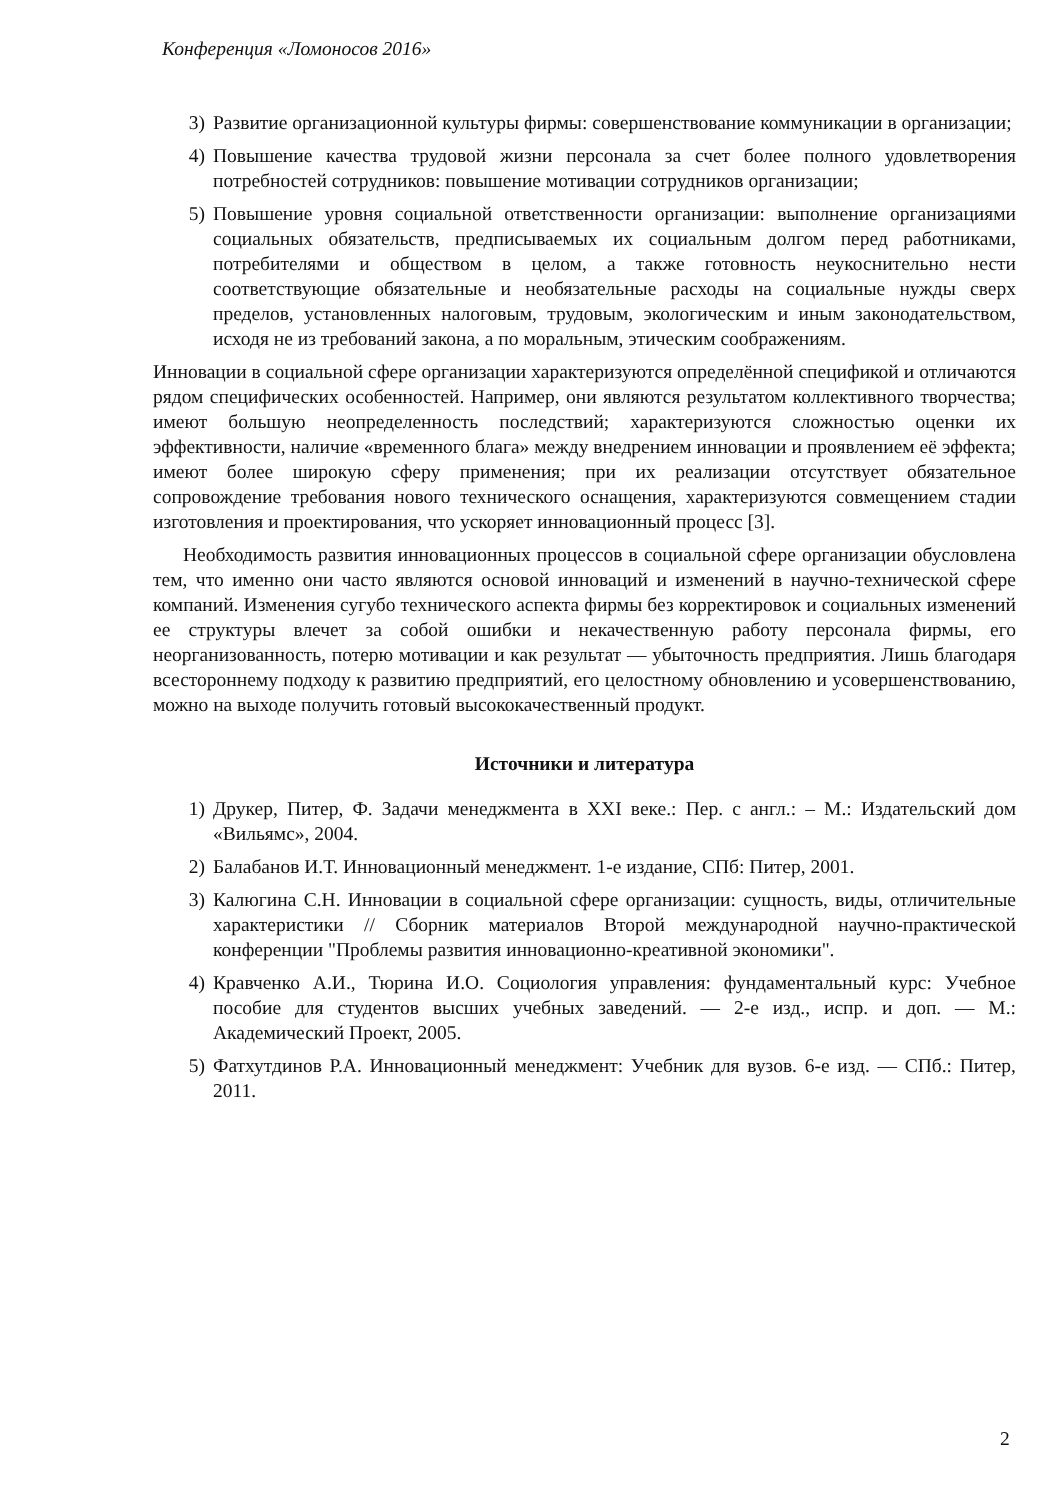Конференция «Ломоносов 2016»
3) Развитие организационной культуры фирмы: совершенствование коммуникации в организации;
4) Повышение качества трудовой жизни персонала за счет более полного удовлетворения потребностей сотрудников: повышение мотивации сотрудников организации;
5) Повышение уровня социальной ответственности организации: выполнение организациями социальных обязательств, предписываемых их социальным долгом перед работниками, потребителями и обществом в целом, а также готовность неукоснительно нести соответствующие обязательные и необязательные расходы на социальные нужды сверх пределов, установленных налоговым, трудовым, экологическим и иным законодательством, исходя не из требований закона, а по моральным, этическим соображениям.
Инновации в социальной сфере организации характеризуются определённой спецификой и отличаются рядом специфических особенностей. Например, они являются результатом коллективного творчества; имеют большую неопределенность последствий; характеризуются сложностью оценки их эффективности, наличие «временного блага» между внедрением инновации и проявлением её эффекта; имеют более широкую сферу применения; при их реализации отсутствует обязательное сопровождение требования нового технического оснащения, характеризуются совмещением стадии изготовления и проектирования, что ускоряет инновационный процесс [3].
Необходимость развития инновационных процессов в социальной сфере организации обусловлена тем, что именно они часто являются основой инноваций и изменений в научно-технической сфере компаний. Изменения сугубо технического аспекта фирмы без корректировок и социальных изменений ее структуры влечет за собой ошибки и некачественную работу персонала фирмы, его неорганизованность, потерю мотивации и как результат — убыточность предприятия. Лишь благодаря всестороннему подходу к развитию предприятий, его целостному обновлению и усовершенствованию, можно на выходе получить готовый высококачественный продукт.
Источники и литература
1) Друкер, Питер, Ф. Задачи менеджмента в XXI веке.: Пер. с англ.: – М.: Издательский дом «Вильямс», 2004.
2) Балабанов И.Т. Инновационный менеджмент. 1-е издание, СПб: Питер, 2001.
3) Калюгина С.Н. Инновации в социальной сфере организации: сущность, виды, отличительные характеристики // Сборник материалов Второй международной научно-практической конференции "Проблемы развития инновационно-креативной экономики".
4) Кравченко А.И., Тюрина И.О. Социология управления: фундаментальный курс: Учебное пособие для студентов высших учебных заведений. — 2-е изд., испр. и доп. — М.: Академический Проект, 2005.
5) Фатхутдинов Р.А. Инновационный менеджмент: Учебник для вузов. 6-е изд. — СПб.: Питер, 2011.
2